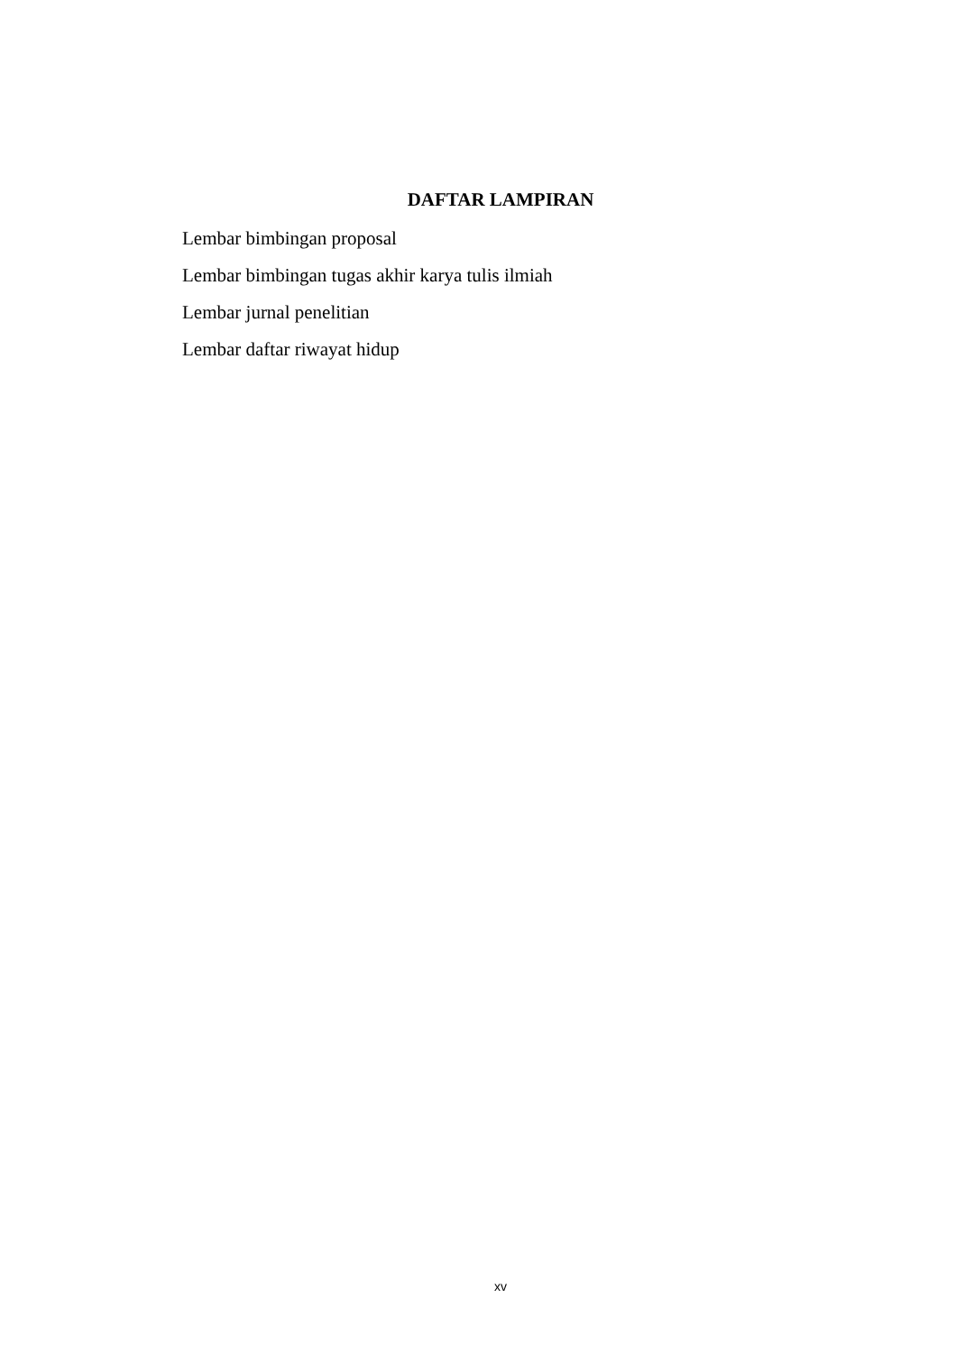DAFTAR LAMPIRAN
Lembar bimbingan proposal
Lembar bimbingan tugas akhir karya tulis ilmiah
Lembar jurnal penelitian
Lembar daftar riwayat hidup
xv